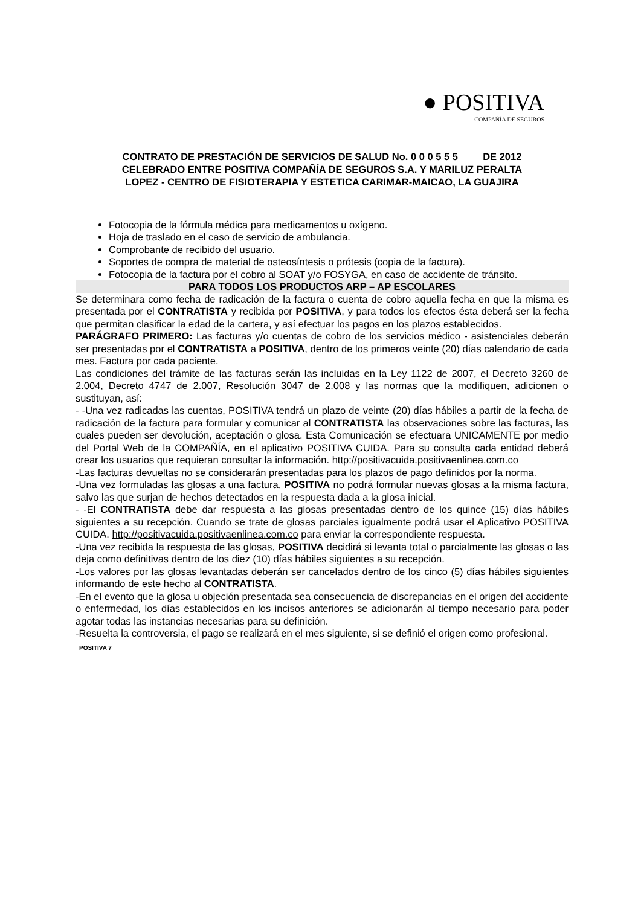● POSITIVA
COMPAÑÍA DE SEGUROS
CONTRATO DE PRESTACIÓN DE SERVICIOS DE SALUD No. 0 0 0 5 5 5 DE 2012
CELEBRADO ENTRE POSITIVA COMPAÑÍA DE SEGUROS S.A. Y MARILUZ PERALTA
LOPEZ - CENTRO DE FISIOTERAPIA Y ESTETICA CARIMAR-MAICAO, LA GUAJIRA
Fotocopia de la fórmula médica para medicamentos u oxígeno.
Hoja de traslado en el caso de servicio de ambulancia.
Comprobante de recibido del usuario.
Soportes de compra de material de osteosíntesis o prótesis (copia de la factura).
Fotocopia de la factura por el cobro al SOAT y/o FOSYGA, en caso de accidente de tránsito.
PARA TODOS LOS PRODUCTOS ARP – AP ESCOLARES
Se determinara como fecha de radicación de la factura o cuenta de cobro aquella fecha en que la misma es presentada por el CONTRATISTA y recibida por POSITIVA, y para todos los efectos ésta deberá ser la fecha que permitan clasificar la edad de la cartera, y así efectuar los pagos en los plazos establecidos.
PARÁGRAFO PRIMERO: Las facturas y/o cuentas de cobro de los servicios médico - asistenciales deberán ser presentadas por el CONTRATISTA a POSITIVA, dentro de los primeros veinte (20) días calendario de cada mes. Factura por cada paciente.
Las condiciones del trámite de las facturas serán las incluidas en la Ley 1122 de 2007, el Decreto 3260 de 2.004, Decreto 4747 de 2.007, Resolución 3047 de 2.008 y las normas que la modifiquen, adicionen o sustituyan, así:
- -Una vez radicadas las cuentas, POSITIVA tendrá un plazo de veinte (20) días hábiles a partir de la fecha de radicación de la factura para formular y comunicar al CONTRATISTA las observaciones sobre las facturas, las cuales pueden ser devolución, aceptación o glosa. Esta Comunicación se efectuara UNICAMENTE por medio del Portal Web de la COMPAÑÍA, en el aplicativo POSITIVA CUIDA. Para su consulta cada entidad deberá crear los usuarios que requieran consultar la información. http://positivacuida.positivaenlinea.com.co
-Las facturas devueltas no se considerarán presentadas para los plazos de pago definidos por la norma.
-Una vez formuladas las glosas a una factura, POSITIVA no podrá formular nuevas glosas a la misma factura, salvo las que surjan de hechos detectados en la respuesta dada a la glosa inicial.
- -El CONTRATISTA debe dar respuesta a las glosas presentadas dentro de los quince (15) días hábiles siguientes a su recepción. Cuando se trate de glosas parciales igualmente podrá usar el Aplicativo POSITIVA CUIDA. http://positivacuida.positivaenlinea.com.co para enviar la correspondiente respuesta.
-Una vez recibida la respuesta de las glosas, POSITIVA decidirá si levanta total o parcialmente las glosas o las deja como definitivas dentro de los diez (10) días hábiles siguientes a su recepción.
-Los valores por las glosas levantadas deberán ser cancelados dentro de los cinco (5) días hábiles siguientes informando de este hecho al CONTRATISTA.
-En el evento que la glosa u objeción presentada sea consecuencia de discrepancias en el origen del accidente o enfermedad, los días establecidos en los incisos anteriores se adicionarán al tiempo necesario para poder agotar todas las instancias necesarias para su definición.
-Resuelta la controversia, el pago se realizará en el mes siguiente, si se definió el origen como profesional.
POSITIVA 7